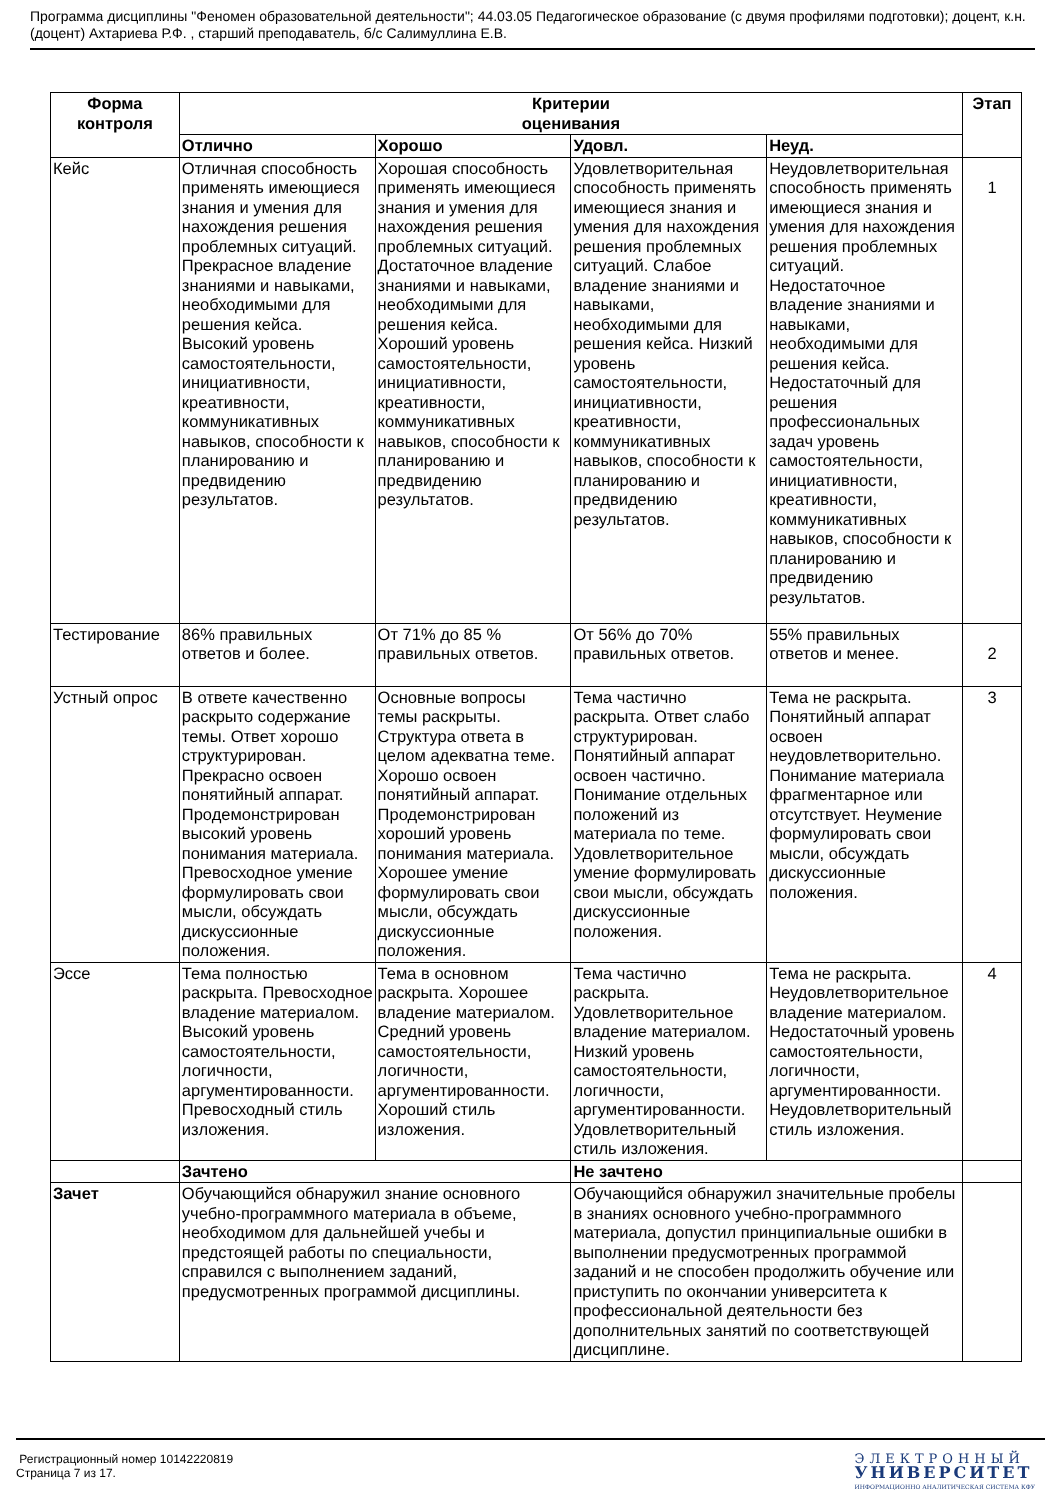Программа дисциплины "Феномен образовательной деятельности"; 44.03.05 Педагогическое образование (с двумя профилями подготовки); доцент, к.н. (доцент) Ахтариева Р.Ф. , старший преподаватель, б/с Салимуллина Е.В.
| Форма контроля | Критерии оценивания | | | | Этап |
| --- | --- | --- | --- | --- | --- |
| | Отлично | Хорошо | Удовл. | Неуд. | |
| Кейс | Отличная способность применять имеющиеся знания и умения для нахождения решения проблемных ситуаций. Прекрасное владение знаниями и навыками, необходимыми для решения кейса. Высокий уровень самостоятельности, инициативности, креативности, коммуникативных навыков, способности к планированию и предвидению результатов. | Хорошая способность применять имеющиеся знания и умения для нахождения решения проблемных ситуаций. Достаточное владение знаниями и навыками, необходимыми для решения кейса. Хороший уровень самостоятельности, инициативности, креативности, коммуникативных навыков, способности к планированию и предвидению результатов. | Удовлетворительная способность применять имеющиеся знания и умения для нахождения решения проблемных ситуаций. Слабое владение знаниями и навыками, необходимыми для решения кейса. Низкий уровень самостоятельности, инициативности, креативности, коммуникативных навыков, способности к планированию и предвидению результатов. | Неудовлетворительная способность применять имеющиеся знания и умения для нахождения решения проблемных ситуаций. Недостаточное владение знаниями и навыками, необходимыми для решения кейса. Недостаточный для решения профессиональных задач уровень самостоятельности, инициативности, креативности, коммуникативных навыков, способности к планированию и предвидению результатов. | 1 |
| Тестирование | 86% правильных ответов и более. | От 71% до 85 % правильных ответов. | От 56% до 70% правильных ответов. | 55% правильных ответов и менее. | 2 |
| Устный опрос | В ответе качественно раскрыто содержание темы. Ответ хорошо структурирован. Прекрасно освоен понятийный аппарат. Продемонстрирован высокий уровень понимания материала. Превосходное умение формулировать свои мысли, обсуждать дискуссионные положения. | Основные вопросы темы раскрыты. Структура ответа в целом адекватна теме. Хорошо освоен понятийный аппарат. Продемонстрирован хороший уровень понимания материала. Хорошее умение формулировать свои мысли, обсуждать дискуссионные положения. | Тема частично раскрыта. Ответ слабо структурирован. Понятийный аппарат освоен частично. Понимание отдельных положений из материала по теме. Удовлетворительное умение формулировать свои мысли, обсуждать дискуссионные положения. | Тема не раскрыта. Понятийный аппарат освоен неудовлетворительно. Понимание материала фрагментарное или отсутствует. Неумение формулировать свои мысли, обсуждать дискуссионные положения. | 3 |
| Эссе | Тема полностью раскрыта. Превосходное владение материалом. Высокий уровень самостоятельности, логичности, аргументированности. Превосходный стиль изложения. | Тема в основном раскрыта. Хорошее владение материалом. Средний уровень самостоятельности, логичности, аргументированности. Хороший стиль изложения. | Тема частично раскрыта. Удовлетворительное владение материалом. Низкий уровень самостоятельности, логичности, аргументированности. Удовлетворительный стиль изложения. | Тема не раскрыта. Неудовлетворительное владение материалом. Недостаточный уровень самостоятельности, логичности, аргументированности. Неудовлетворительный стиль изложения. | 4 |
| | Зачтено | | Не зачтено | | |
| Зачет | Обучающийся обнаружил знание основного учебно-программного материала в объеме, необходимом для дальнейшей учебы и предстоящей работы по специальности, справился с выполнением заданий, предусмотренных программой дисциплины. | | Обучающийся обнаружил значительные пробелы в знаниях основного учебно-программного материала, допустил принципиальные ошибки в выполнении предусмотренных программой заданий и не способен продолжить обучение или приступить по окончании университета к профессиональной деятельности без дополнительных занятий по соответствующей дисциплине. | | |
Регистрационный номер 10142220819
Страница 7 из 17.
ЭЛЕКТРОННЫЙ
УНИВЕРСИТЕТ
ИНФОРМАЦИОННО АНАЛИТИЧЕСКАЯ СИСТЕМА КФУ